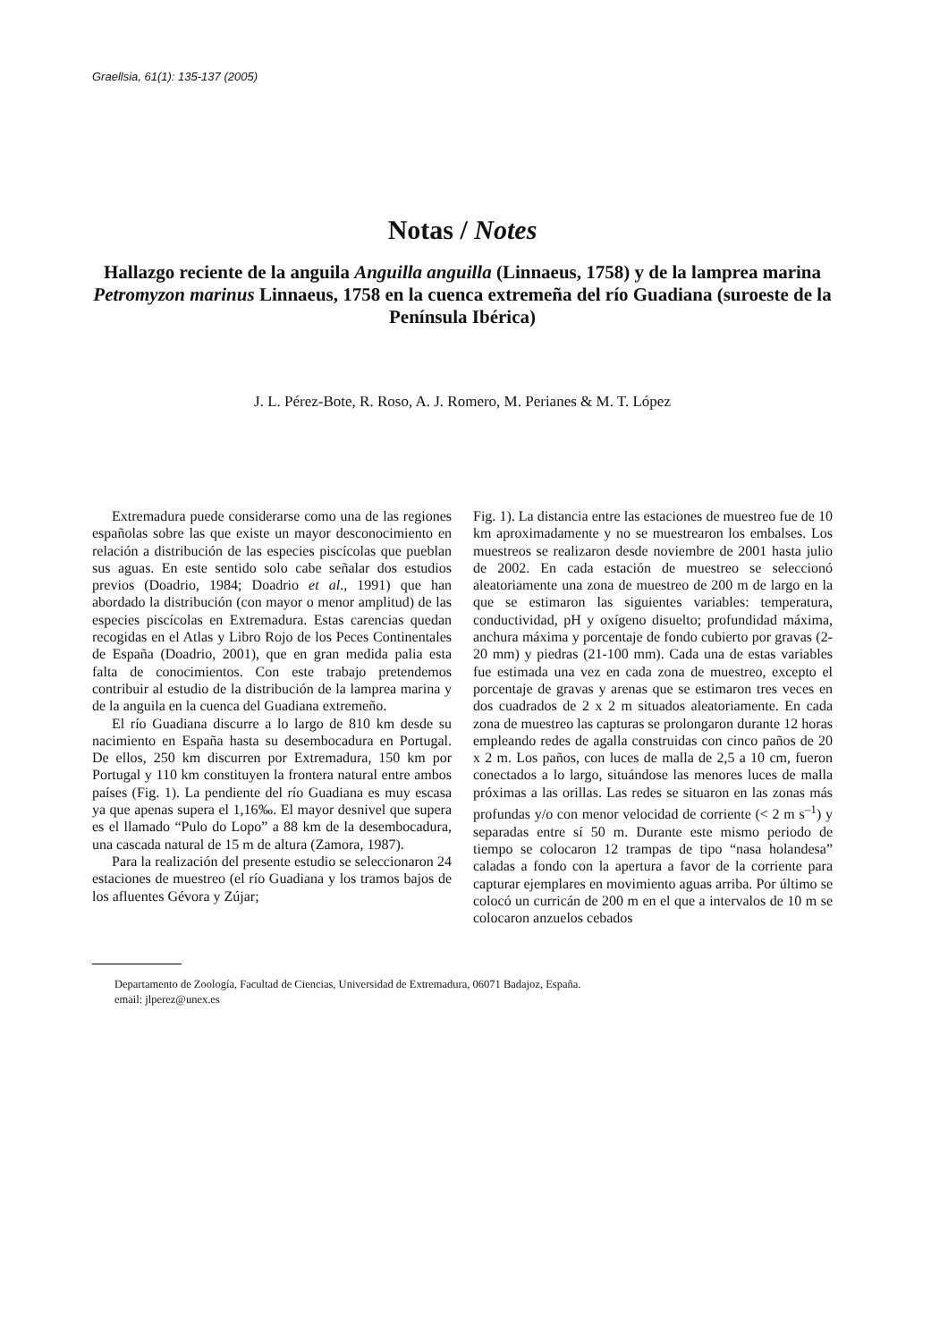Graellsia, 61(1): 135-137 (2005)
Notas / Notes
Hallazgo reciente de la anguila Anguilla anguilla (Linnaeus, 1758) y de la lamprea marina Petromyzon marinus Linnaeus, 1758 en la cuenca extremeña del río Guadiana (suroeste de la Península Ibérica)
J. L. Pérez-Bote, R. Roso, A. J. Romero, M. Perianes & M. T. López
Extremadura puede considerarse como una de las regiones españolas sobre las que existe un mayor desconocimiento en relación a distribución de las especies piscícolas que pueblan sus aguas. En este sentido solo cabe señalar dos estudios previos (Doadrio, 1984; Doadrio et al., 1991) que han abordado la distribución (con mayor o menor amplitud) de las especies piscícolas en Extremadura. Estas carencias quedan recogidas en el Atlas y Libro Rojo de los Peces Continentales de España (Doadrio, 2001), que en gran medida palia esta falta de conocimientos. Con este trabajo pretendemos contribuir al estudio de la distribución de la lamprea marina y de la anguila en la cuenca del Guadiana extremeño.
El río Guadiana discurre a lo largo de 810 km desde su nacimiento en España hasta su desembocadura en Portugal. De ellos, 250 km discurren por Extremadura, 150 km por Portugal y 110 km constituyen la frontera natural entre ambos países (Fig. 1). La pendiente del río Guadiana es muy escasa ya que apenas supera el 1,16‰. El mayor desnivel que supera es el llamado “Pulo do Lopo” a 88 km de la desembocadura, una cascada natural de 15 m de altura (Zamora, 1987).
Para la realización del presente estudio se seleccionaron 24 estaciones de muestreo (el río Guadiana y los tramos bajos de los afluentes Gévora y Zújar;
Fig. 1). La distancia entre las estaciones de muestreo fue de 10 km aproximadamente y no se muestrearon los embalses. Los muestreos se realizaron desde noviembre de 2001 hasta julio de 2002. En cada estación de muestreo se seleccionó aleatoriamente una zona de muestreo de 200 m de largo en la que se estimaron las siguientes variables: temperatura, conductividad, pH y oxígeno disuelto; profundidad máxima, anchura máxima y porcentaje de fondo cubierto por gravas (2-20 mm) y piedras (21-100 mm). Cada una de estas variables fue estimada una vez en cada zona de muestreo, excepto el porcentaje de gravas y arenas que se estimaron tres veces en dos cuadrados de 2 x 2 m situados aleatoriamente. En cada zona de muestreo las capturas se prolongaron durante 12 horas empleando redes de agalla construidas con cinco paños de 20 x 2 m. Los paños, con luces de malla de 2,5 a 10 cm, fueron conectados a lo largo, situándose las menores luces de malla próximas a las orillas. Las redes se situaron en las zonas más profundas y/o con menor velocidad de corriente (< 2 m s<sup>–1</sup>) y separadas entre sí 50 m. Durante este mismo periodo de tiempo se colocaron 12 trampas de tipo “nasa holandesa” caladas a fondo con la apertura a favor de la corriente para capturar ejemplares en movimiento aguas arriba. Por último se colocó un curricán de 200 m en el que a intervalos de 10 m se colocaron anzuelos cebados
Departamento de Zoología, Facultad de Ciencias, Universidad de Extremadura, 06071 Badajoz, España.
email: jlperez@unex.es